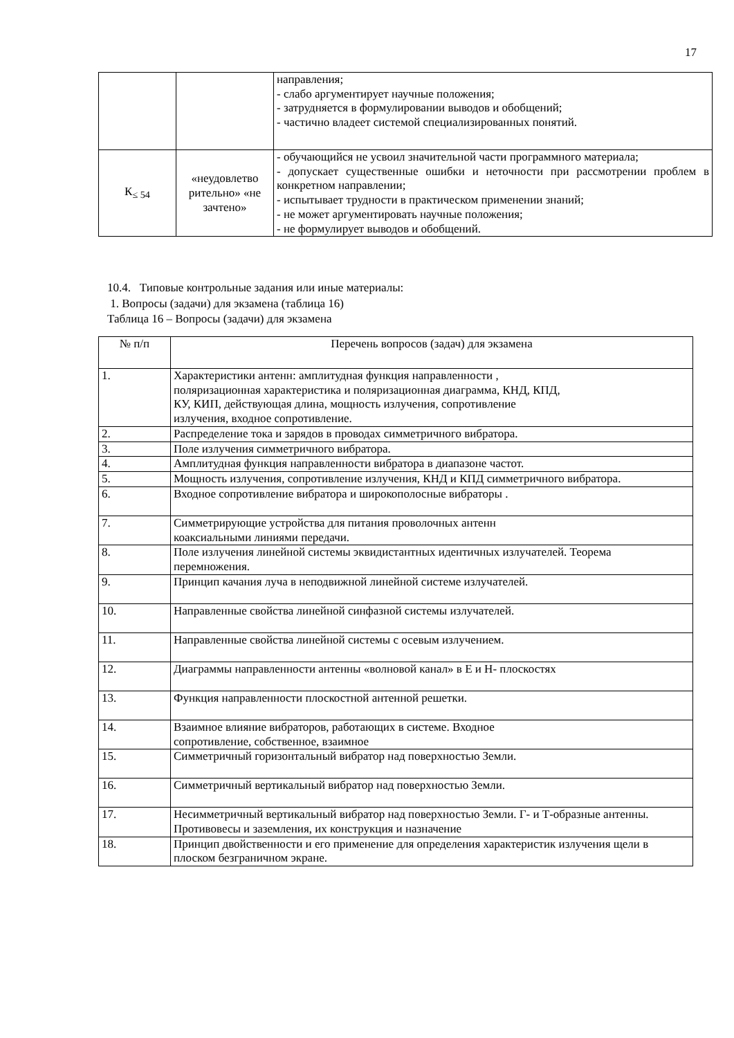17
| | | направления; - слабо аргументирует научные положения; - затрудняется в формулировании выводов и обобщений; - частично владеет системой специализированных понятий. |
| К<sub>≤ 54</sub> | «неудовлетво рительно» «не зачтено» | - обучающийся не усвоил значительной части программного материала; - допускает существенные ошибки и неточности при рассмотрении проблем в конкретном направлении; - испытывает трудности в практическом применении знаний; - не может аргументировать научные положения; - не формулирует выводов и обобщений. |
10.4. Типовые контрольные задания или иные материалы:
1. Вопросы (задачи) для экзамена (таблица 16)
Таблица 16 – Вопросы (задачи) для экзамена
| № п/п | Перечень вопросов (задач) для экзамена |
| --- | --- |
| 1. | Характеристики антенн: амплитудная функция направленности , поляризационная характеристика и поляризационная диаграмма, КНД, КПД, КУ, КИП, действующая длина, мощность излучения, сопротивление излучения, входное сопротивление. |
| 2. | Распределение тока и зарядов в проводах симметричного вибратора. |
| 3. | Поле излучения симметричного вибратора. |
| 4. | Амплитудная функция направленности вибратора в диапазоне частот. |
| 5. | Мощность излучения, сопротивление излучения, КНД и КПД симметричного вибратора. |
| 6. | Входное сопротивление вибратора и широкополосные вибраторы . |
| 7. | Симметрирующие устройства для питания проволочных антенн коаксиальными линиями передачи. |
| 8. | Поле излучения линейной системы эквидистантных идентичных излучателей. Теорема перемножения. |
| 9. | Принцип качания луча в неподвижной линейной системе излучателей. |
| 10. | Направленные свойства линейной синфазной системы излучателей. |
| 11. | Направленные свойства линейной системы с осевым излучением. |
| 12. | Диаграммы направленности антенны «волновой канал» в Е и Н- плоскостях |
| 13. | Функция направленности плоскостной антенной решетки. |
| 14. | Взаимное влияние вибраторов, работающих в системе. Входное сопротивление, собственное, взаимное |
| 15. | Симметричный горизонтальный вибратор над поверхностью Земли. |
| 16. | Симметричный вертикальный вибратор над поверхностью Земли. |
| 17. | Несимметричный вертикальный вибратор над поверхностью Земли. Г- и Т-образные антенны. Противовесы и заземления, их конструкция и назначение |
| 18. | Принцип двойственности и его применение для определения характеристик излучения щели в плоском безграничном экране. |